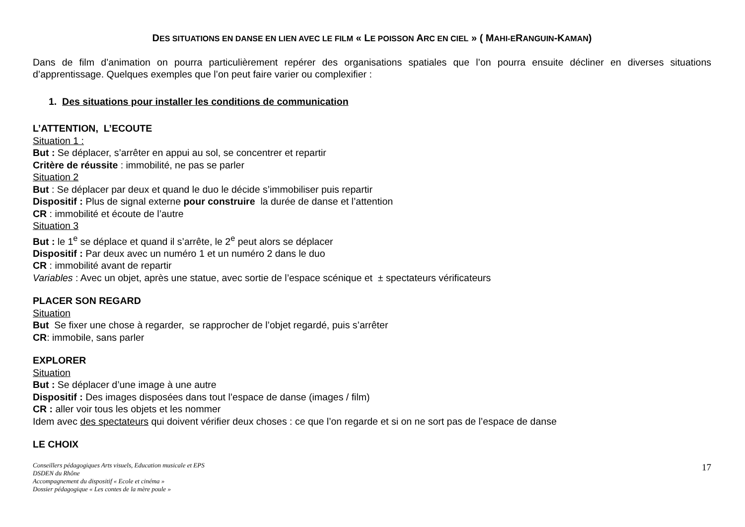DES SITUATIONS EN DANSE EN LIEN AVEC LE FILM « LE POISSON ARC EN CIEL » ( MAHI-ERANGUIN-KAMAN)
Dans de film d’animation on pourra particulièrement repérer des organisations spatiales que l’on pourra ensuite décliner en diverses situations d’apprentissage. Quelques exemples que l’on peut faire varier ou complexifier :
1. Des situations pour installer les conditions de communication
L’ATTENTION, L’ECOUTE
Situation 1 :
But : Se déplacer, s’arrêter en appui au sol, se concentrer et repartir
Critère de réussite : immobilité, ne pas se parler
Situation 2
But : Se déplacer par deux et quand le duo le décide s’immobiliser puis repartir
Dispositif : Plus de signal externe pour construire la durée de danse et l’attention
CR : immobilité et écoute de l’autre
Situation 3
But : le 1<sup>e</sup> se déplace et quand il s’arrête, le 2<sup>e</sup> peut alors se déplacer
Dispositif : Par deux avec un numéro 1 et un numéro 2 dans le duo
CR : immobilité avant de repartir
Variables : Avec un objet, après une statue, avec sortie de l’espace scénique et ± spectateurs vérificateurs
PLACER SON REGARD
Situation
But Se fixer une chose à regarder, se rapprocher de l’objet regardé, puis s’arrêter
CR: immobile, sans parler
EXPLORER
Situation
But : Se déplacer d’une image à une autre
Dispositif : Des images disposées dans tout l’espace de danse (images / film)
CR : aller voir tous les objets et les nommer
Idem avec des spectateurs qui doivent vérifier deux choses : ce que l’on regarde et si on ne sort pas de l’espace de danse
LE CHOIX
Conseillers pédagogiques Arts visuels, Education musicale et EPS
DSDEN du Rhône
Accompagnement du dispositif « Ecole et cinéma »
Dossier pédagogique « Les contes de la mère poule »
17